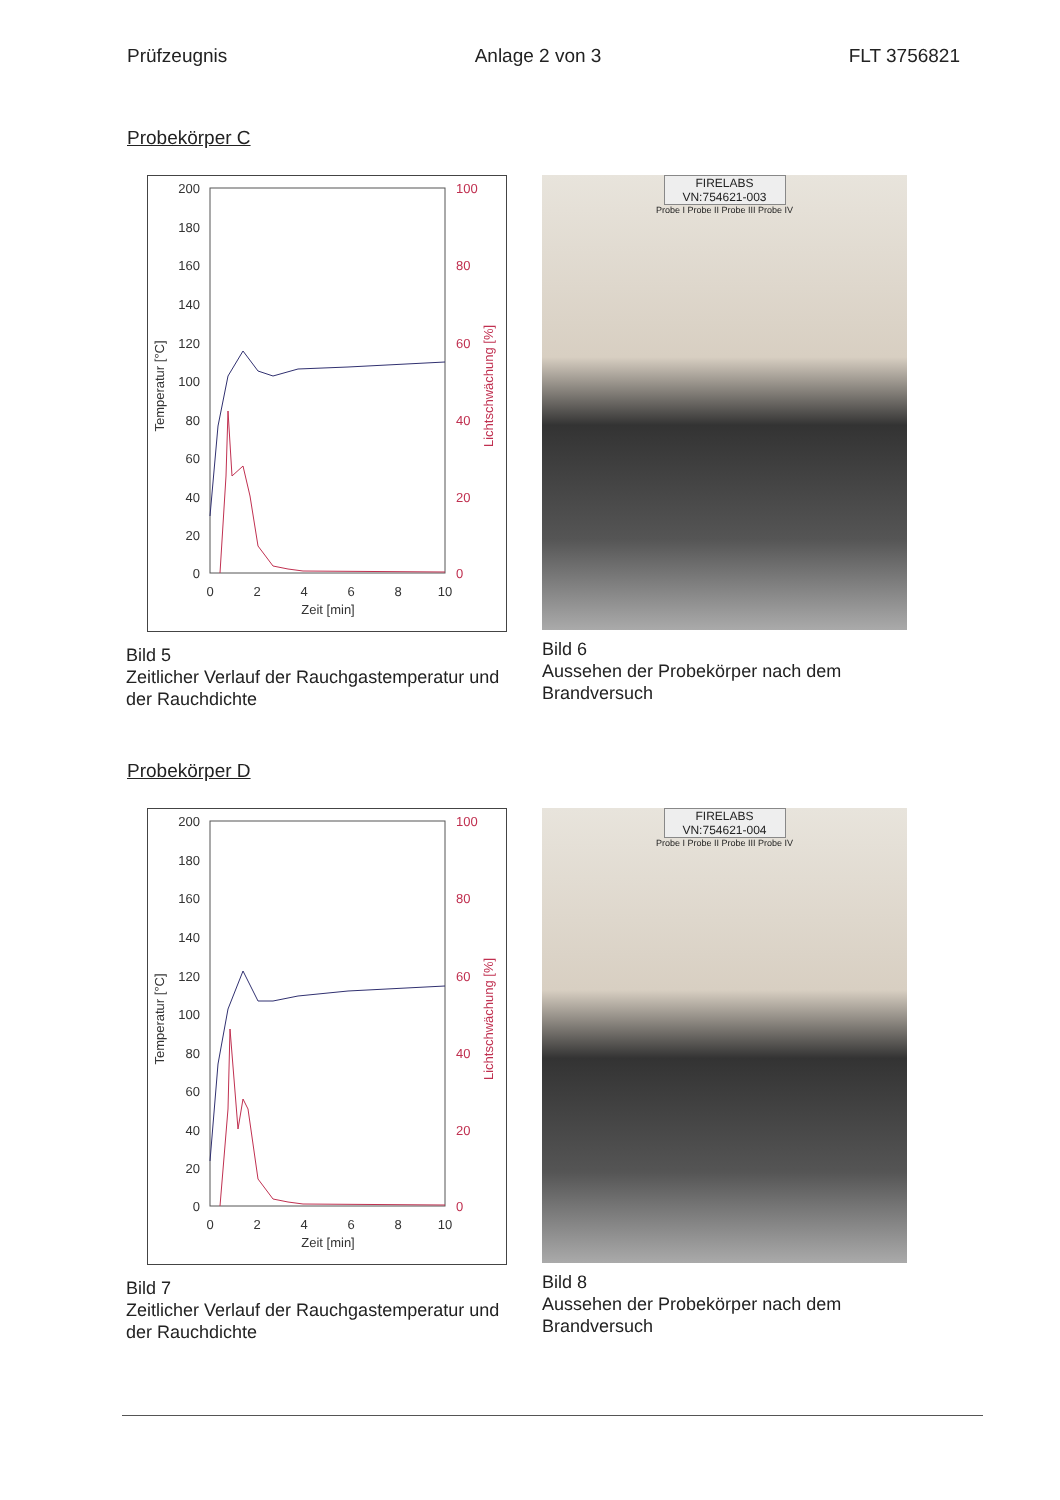Prüfzeugnis Anlage 2 von 3 FLT 3756821
Probekörper C
200
180
160
140
120
100
80
60
40
20
0
100
80
60
40
20
0
0
2
4
6
8
10
Zeit [min]
Temperatur [°C]
Lichtschwächung [%]
Bild 5
Zeitlicher Verlauf der Rauchgastemperatur und der Rauchdichte
FIRELABS
VN:754621-003
Probe I Probe II Probe III Probe IV
Bild 6
Aussehen der Probekörper nach dem Brandversuch
Probekörper D
200
180
160
140
120
100
80
60
40
20
0
100
80
60
40
20
0
0
2
4
6
8
10
Zeit [min]
Temperatur [°C]
Lichtschwächung [%]
Bild 7
Zeitlicher Verlauf der Rauchgastemperatur und der Rauchdichte
FIRELABS
VN:754621-004
Probe I Probe II Probe III Probe IV
Bild 8
Aussehen der Probekörper nach dem Brandversuch